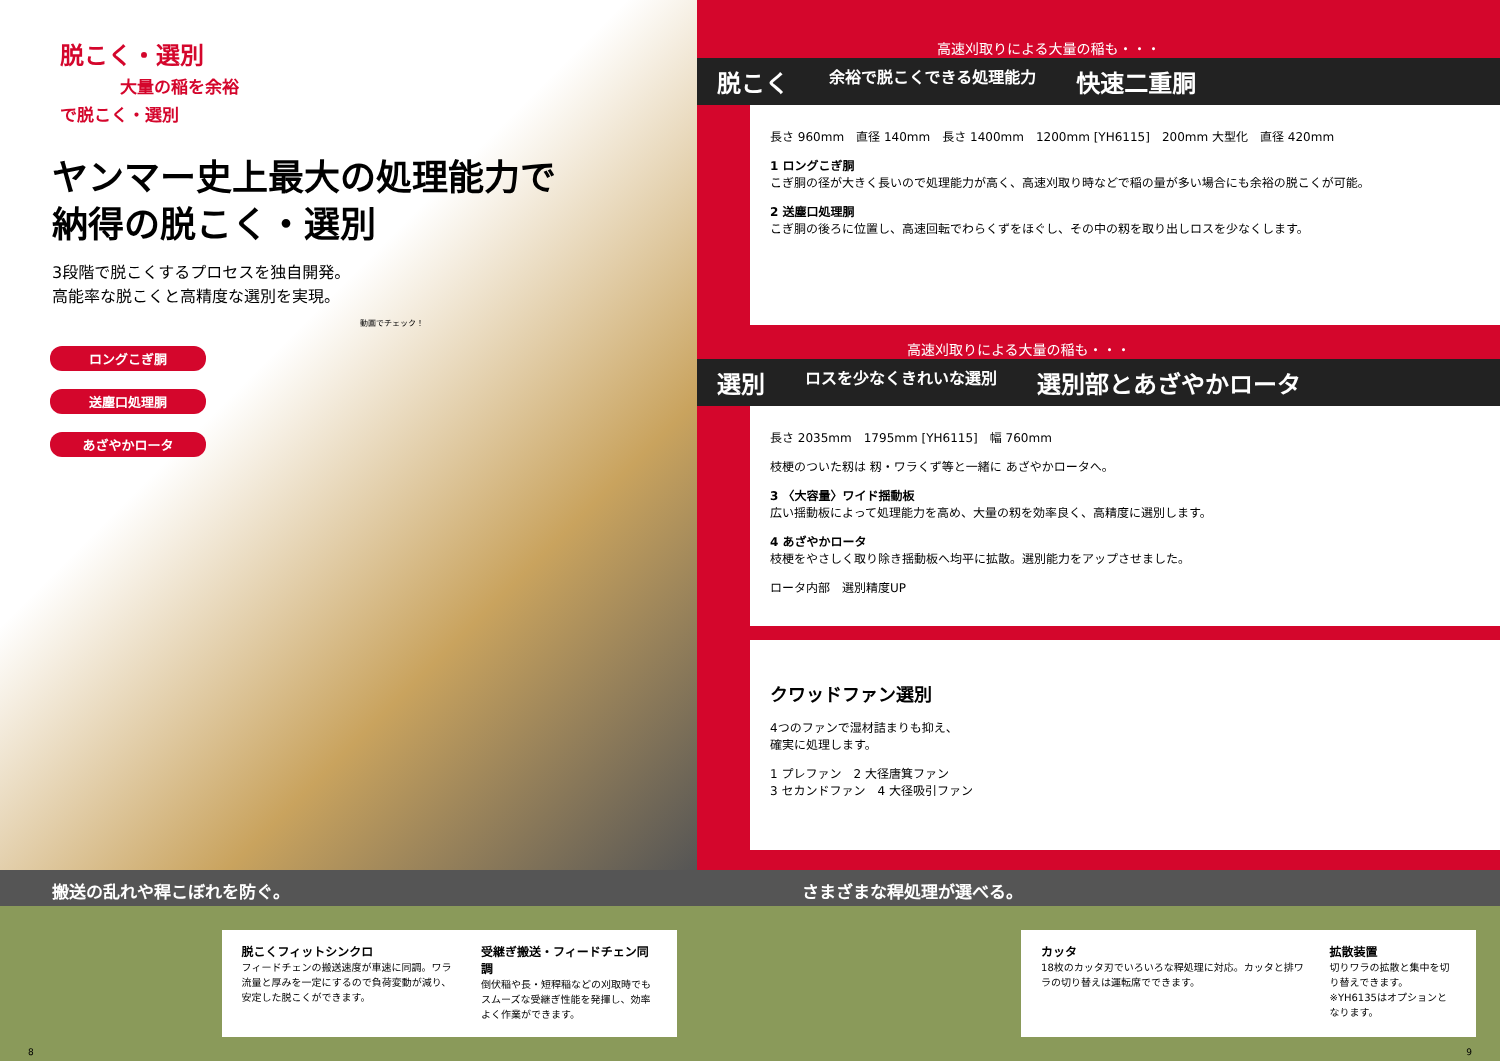脱こく・選別 大量の稲を余裕で脱こく・選別
ヤンマー史上最大の処理能力で
納得の脱こく・選別
3段階で脱こくするプロセスを独自開発。
高能率な脱こくと高精度な選別を実現。
動画でチェック！
ロングこぎ胴
送塵口処理胴
あざやかロータ
高速刈取りによる大量の稲も・・・
脱こく 余裕で脱こくできる処理能力 快速二重胴
長さ 960mm　直径 140mm　長さ 1400mm　1200mm [YH6115]　200mm 大型化　直径 420mm
1 ロングこぎ胴
こぎ胴の径が大きく長いので処理能力が高く、高速刈取り時などで稲の量が多い場合にも余裕の脱こくが可能。
2 送塵口処理胴
こぎ胴の後ろに位置し、高速回転でわらくずをほぐし、その中の籾を取り出しロスを少なくします。
高速刈取りによる大量の稲も・・・
選別 ロスを少なくきれいな選別 選別部とあざやかロータ
長さ 2035mm　1795mm [YH6115]　幅 760mm
枝梗のついた籾は 籾・ワラくず等と一緒に あざやかロータへ。
3 〈大容量〉ワイド揺動板
広い揺動板によって処理能力を高め、大量の籾を効率良く、高精度に選別します。
4 あざやかロータ
枝梗をやさしく取り除き揺動板へ均平に拡散。選別能力をアップさせました。
ロータ内部　選別精度UP
クワッドファン選別
4つのファンで湿材詰まりも抑え、
確実に処理します。
1 プレファン　2 大径唐箕ファン
3 セカンドファン　4 大径吸引ファン
搬送の乱れや稈こぼれを防ぐ。 さまざまな稈処理が選べる。
脱こくフィットシンクロ
フィードチェンの搬送速度が車速に同調。ワラ流量と厚みを一定にするので負荷変動が減り、安定した脱こくができます。
受継ぎ搬送・フィードチェン同調
倒伏稲や長・短稈稲などの刈取時でもスムーズな受継ぎ性能を発揮し、効率よく作業ができます。
カッタ
18枚のカッタ刃でいろいろな稈処理に対応。カッタと排ワラの切り替えは運転席でできます。
拡散装置
切りワラの拡散と集中を切り替えできます。
※YH6135はオプションとなります。
8 9